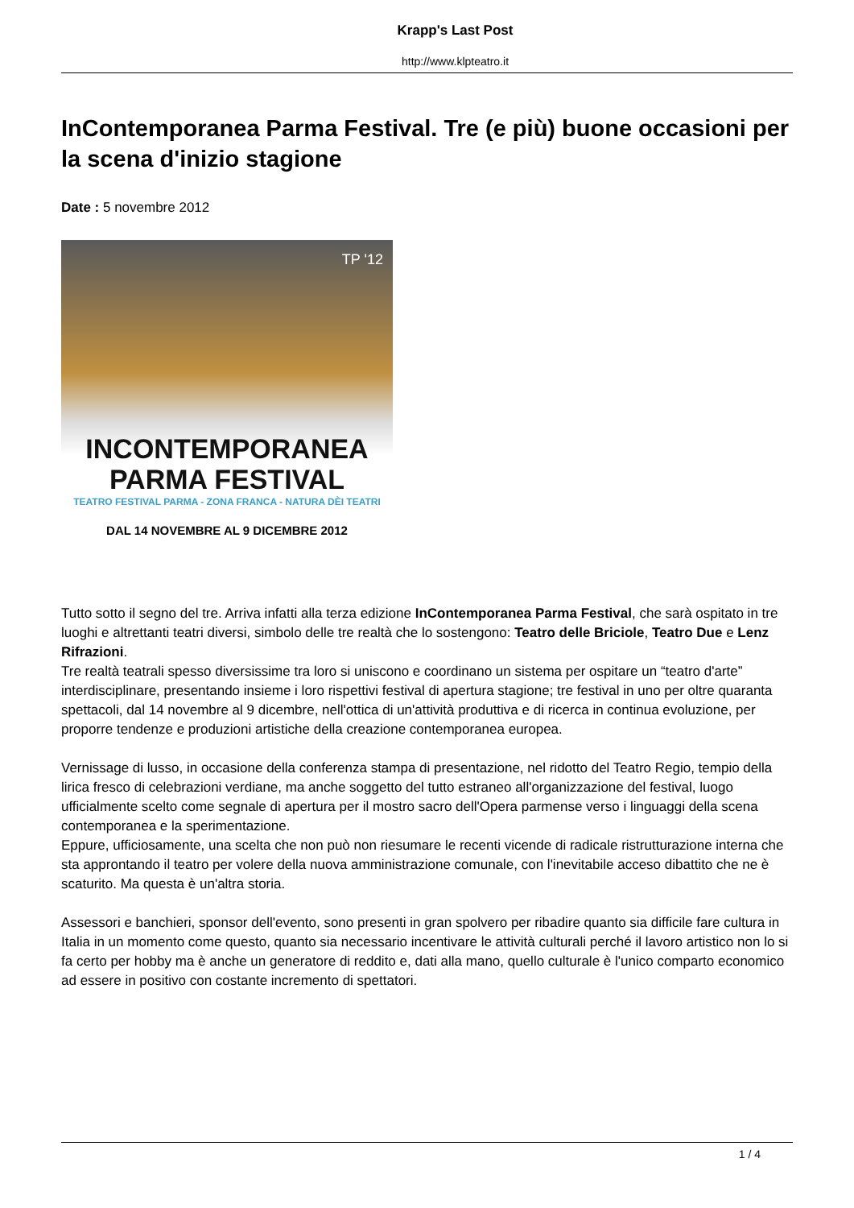Krapp's Last Post
http://www.klpteatro.it
InContemporanea Parma Festival. Tre (e più) buone occasioni per la scena d'inizio stagione
Date : 5 novembre 2012
TP '12
INCONTEMPORANEA
PARMA FESTIVAL
TEATRO FESTIVAL PARMA - ZONA FRANCA - NATURA DÈI TEATRI
DAL 14 NOVEMBRE AL 9 DICEMBRE 2012
Tutto sotto il segno del tre. Arriva infatti alla terza edizione InContemporanea Parma Festival, che sarà ospitato in tre luoghi e altrettanti teatri diversi, simbolo delle tre realtà che lo sostengono: Teatro delle Briciole, Teatro Due e Lenz Rifrazioni.
Tre realtà teatrali spesso diversissime tra loro si uniscono e coordinano un sistema per ospitare un “teatro d'arte” interdisciplinare, presentando insieme i loro rispettivi festival di apertura stagione; tre festival in uno per oltre quaranta spettacoli, dal 14 novembre al 9 dicembre, nell'ottica di un'attività produttiva e di ricerca in continua evoluzione, per proporre tendenze e produzioni artistiche della creazione contemporanea europea.
Vernissage di lusso, in occasione della conferenza stampa di presentazione, nel ridotto del Teatro Regio, tempio della lirica fresco di celebrazioni verdiane, ma anche soggetto del tutto estraneo all'organizzazione del festival, luogo ufficialmente scelto come segnale di apertura per il mostro sacro dell'Opera parmense verso i linguaggi della scena contemporanea e la sperimentazione.
Eppure, ufficiosamente, una scelta che non può non riesumare le recenti vicende di radicale ristrutturazione interna che sta approntando il teatro per volere della nuova amministrazione comunale, con l'inevitabile acceso dibattito che ne è scaturito. Ma questa è un'altra storia.
Assessori e banchieri, sponsor dell'evento, sono presenti in gran spolvero per ribadire quanto sia difficile fare cultura in Italia in un momento come questo, quanto sia necessario incentivare le attività culturali perché il lavoro artistico non lo si fa certo per hobby ma è anche un generatore di reddito e, dati alla mano, quello culturale è l'unico comparto economico ad essere in positivo con costante incremento di spettatori.
1 / 4